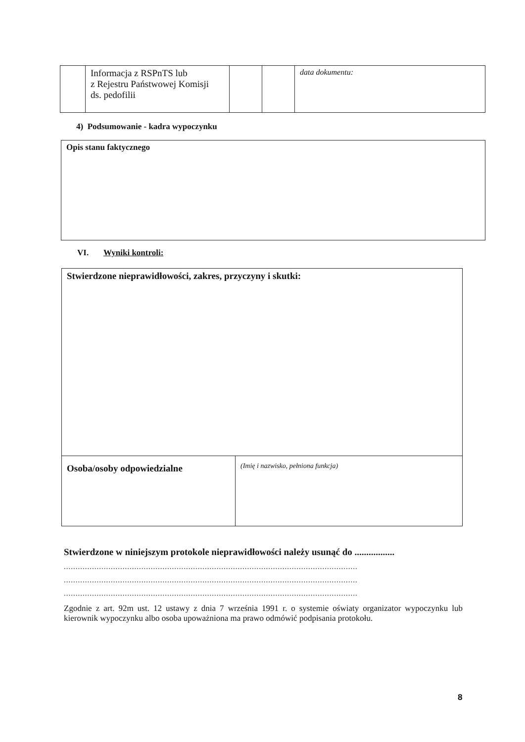| | Informacja z RSPnTS lub z Rejestru Państwowej Komisji ds. pedofilii | | | data dokumentu: |
4) Podsumowanie - kadra wypoczynku
| Opis stanu faktycznego |
VI. Wyniki kontroli:
| Stwierdzone nieprawidłowości, zakres, przyczyny i skutki: | |
| Osoba/osoby odpowiedzialne | (Imię i nazwisko, pełniona funkcja) |
Stwierdzone w niniejszym protokole nieprawidłowości należy usunąć do .................
.............................................................................................................................
.............................................................................................................................
.............................................................................................................................
Zgodnie z art. 92m ust. 12 ustawy z dnia 7 września 1991 r. o systemie oświaty organizator wypoczynku lub kierownik wypoczynku albo osoba upoważniona ma prawo odmówić podpisania protokołu.
8